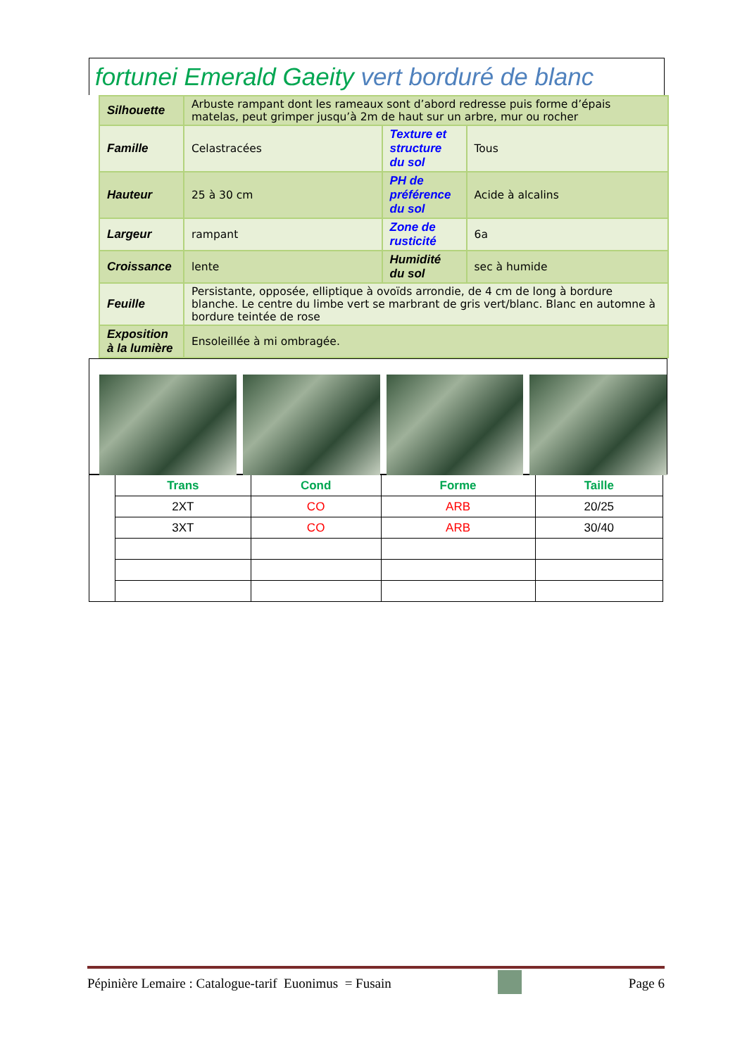fortunei Emerald Gaeity vert borduré de blanc
| Silhouette | Arbuste rampant dont les rameaux sont d’abord redresse puis forme d’épais matelas, peut grimper jusqu’à 2m de haut sur un arbre, mur ou rocher | | |
| Famille | Celastracées | Texture et structure du sol | Tous |
| Hauteur | 25 à 30 cm | PH de préférence du sol | Acide à alcalins |
| Largeur | rampant | Zone de rusticité | 6a |
| Croissance | lente | Humidité du sol | sec à humide |
| Feuille | Persistante, opposée, elliptique à ovoïds arrondie, de 4 cm de long à bordure blanche. Le centre du limbe vert se marbrant de gris vert/blanc. Blanc en automne à bordure teintée de rose | | |
| Exposition à la lumière | Ensoleillée à mi ombragée. | | |
| | Trans | Cond | Forme | Taille |
| | 2XT | CO | ARB | 20/25 |
| | 3XT | CO | ARB | 30/40 |
Pépinière Lemaire : Catalogue-tarif Euonimus = Fusain Page 6